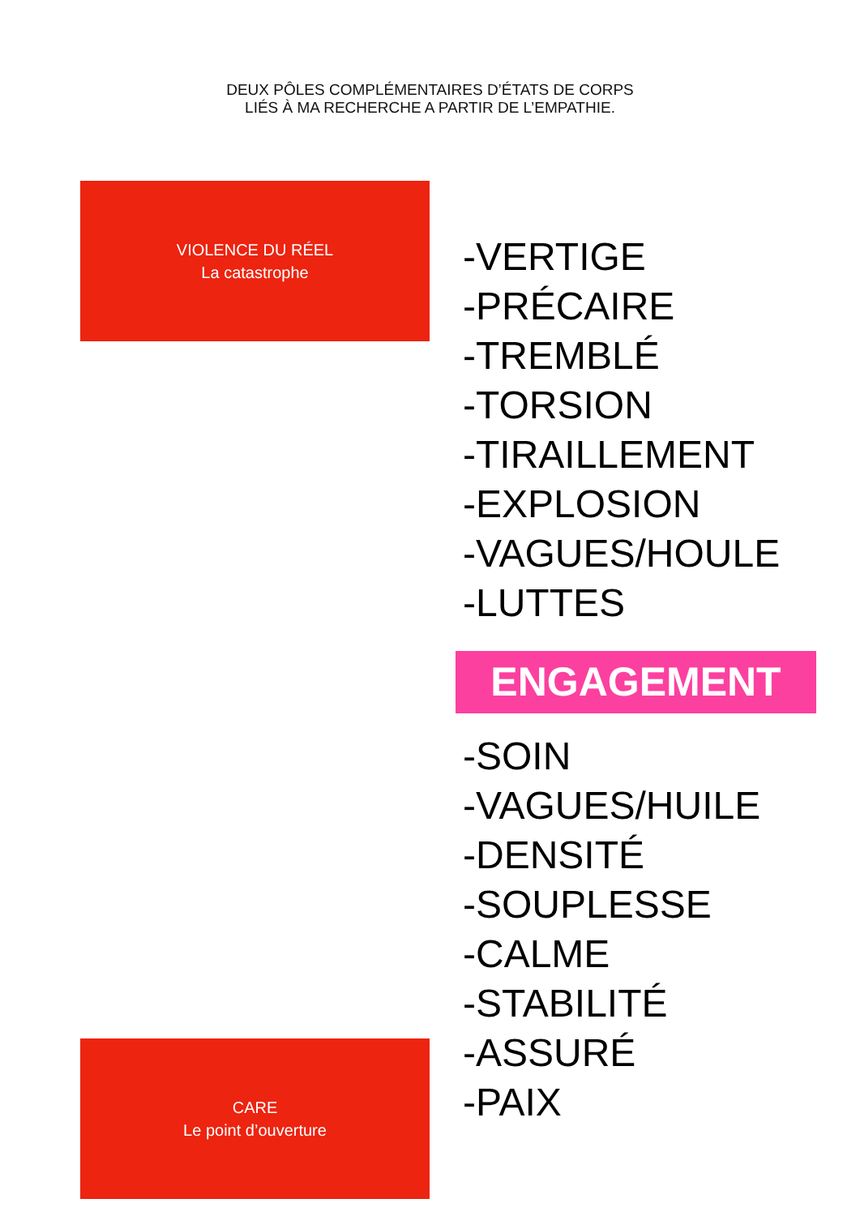DEUX PÔLES COMPLÉMENTAIRES D’ÉTATS DE CORPS
LIÉS À MA RECHERCHE A PARTIR DE L’EMPATHIE.
VIOLENCE DU RÉEL
La catastrophe
-VERTIGE
-PRÉCAIRE
-TREMBLÉ
-TORSION
-TIRAILLEMENT
-EXPLOSION
-VAGUES/HOULE
-LUTTES
ENGAGEMENT
-SOIN
-VAGUES/HUILE
-DENSITÉ
-SOUPLESSE
-CALME
-STABILITÉ
-ASSURÉ
-PAIX
CARE
Le point d’ouverture